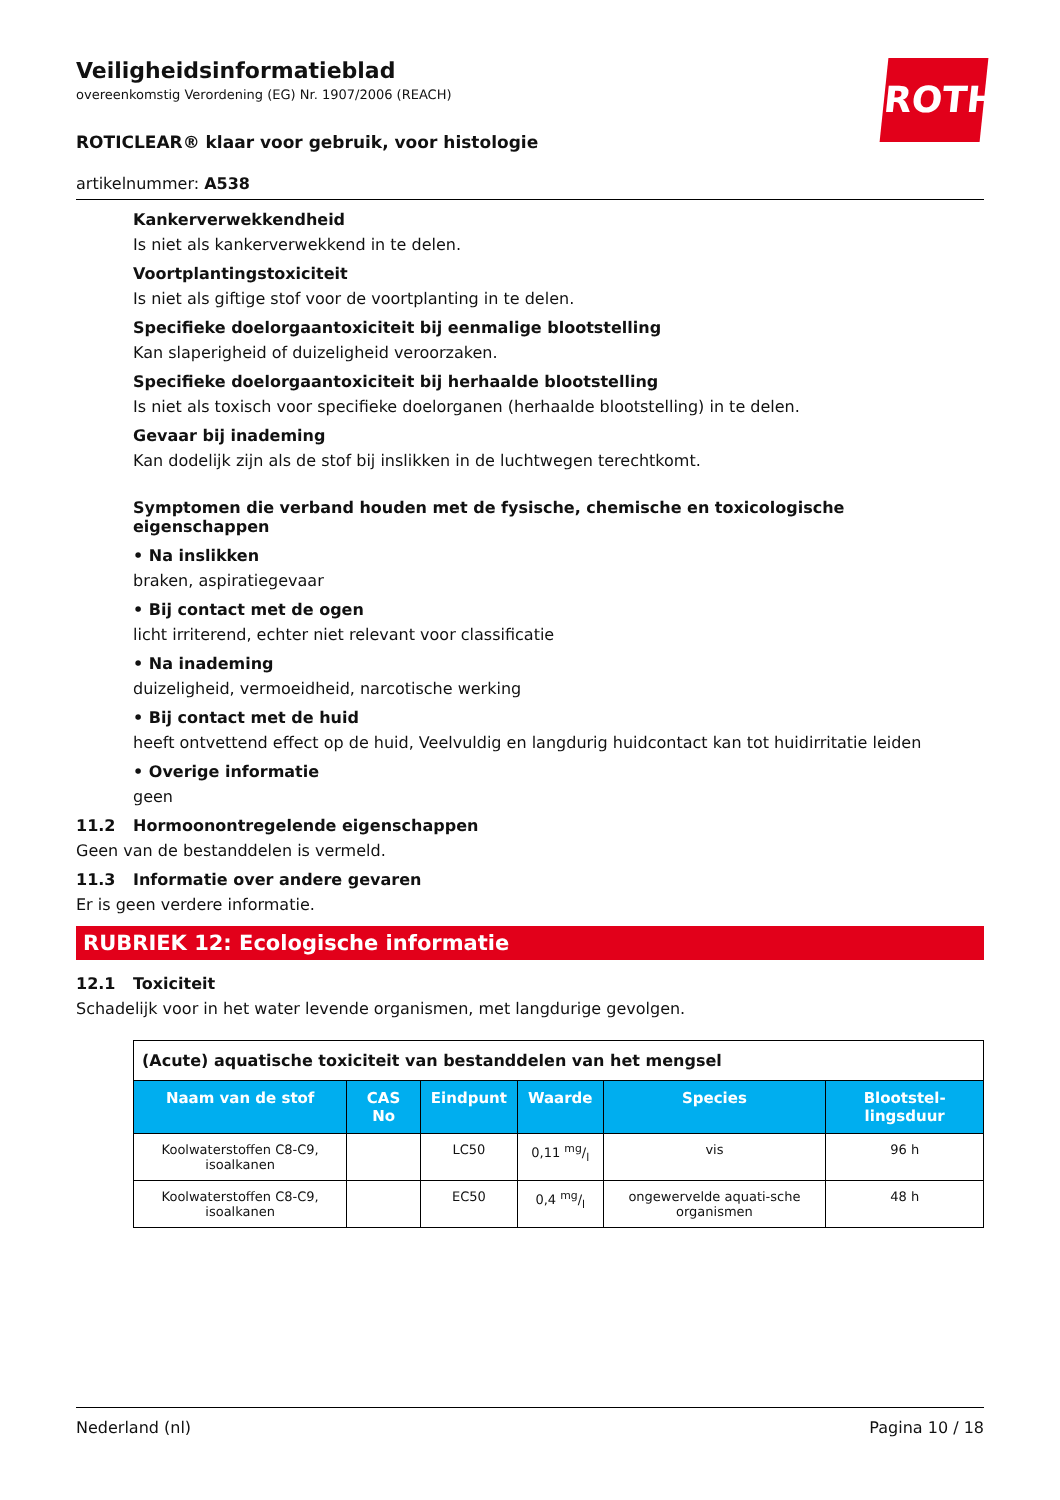ROTH
Veiligheidsinformatieblad
overeenkomstig Verordening (EG) Nr. 1907/2006 (REACH)
ROTICLEAR® klaar voor gebruik, voor histologie
artikelnummer: A538
Kankerverwekkendheid
Is niet als kankerverwekkend in te delen.
Voortplantingstoxiciteit
Is niet als giftige stof voor de voortplanting in te delen.
Specifieke doelorgaantoxiciteit bij eenmalige blootstelling
Kan slaperigheid of duizeligheid veroorzaken.
Specifieke doelorgaantoxiciteit bij herhaalde blootstelling
Is niet als toxisch voor specifieke doelorganen (herhaalde blootstelling) in te delen.
Gevaar bij inademing
Kan dodelijk zijn als de stof bij inslikken in de luchtwegen terechtkomt.
Symptomen die verband houden met de fysische, chemische en toxicologische eigenschappen
• Na inslikken
braken, aspiratiegevaar
• Bij contact met de ogen
licht irriterend, echter niet relevant voor classificatie
• Na inademing
duizeligheid, vermoeidheid, narcotische werking
• Bij contact met de huid
heeft ontvettend effect op de huid, Veelvuldig en langdurig huidcontact kan tot huidirritatie leiden
• Overige informatie
geen
11.2 Hormoonontregelende eigenschappen
Geen van de bestanddelen is vermeld.
11.3 Informatie over andere gevaren
Er is geen verdere informatie.
RUBRIEK 12: Ecologische informatie
12.1 Toxiciteit
Schadelijk voor in het water levende organismen, met langdurige gevolgen.
| (Acute) aquatische toxiciteit van bestanddelen van het mengsel | | | | | |
| Naam van de stof | CAS No | Eindpunt | Waarde | Species | Blootstel-lingsduur |
| Koolwaterstoffen C8-C9, isoalkanen | | LC50 | 0,11 mg/l | vis | 96 h |
| Koolwaterstoffen C8-C9, isoalkanen | | EC50 | 0,4 mg/l | ongewervelde aquati-sche organismen | 48 h |
Nederland (nl) Pagina 10 / 18